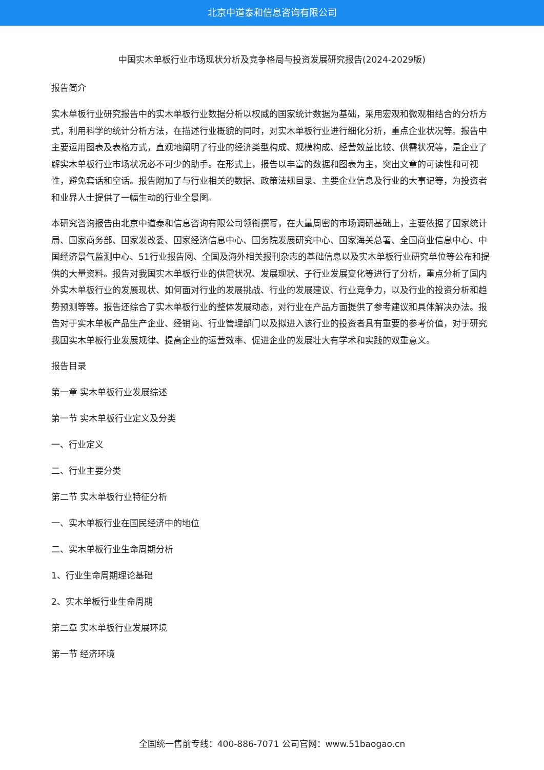北京中道泰和信息咨询有限公司
中国实木单板行业市场现状分析及竞争格局与投资发展研究报告(2024-2029版)
报告简介
实木单板行业研究报告中的实木单板行业数据分析以权威的国家统计数据为基础，采用宏观和微观相结合的分析方式，利用科学的统计分析方法，在描述行业概貌的同时，对实木单板行业进行细化分析，重点企业状况等。报告中主要运用图表及表格方式，直观地阐明了行业的经济类型构成、规模构成、经营效益比较、供需状况等，是企业了解实木单板行业市场状况必不可少的助手。在形式上，报告以丰富的数据和图表为主，突出文章的可读性和可视性，避免套话和空话。报告附加了与行业相关的数据、政策法规目录、主要企业信息及行业的大事记等，为投资者和业界人士提供了一幅生动的行业全景图。
本研究咨询报告由北京中道泰和信息咨询有限公司领衔撰写，在大量周密的市场调研基础上，主要依据了国家统计局、国家商务部、国家发改委、国家经济信息中心、国务院发展研究中心、国家海关总署、全国商业信息中心、中国经济景气监测中心、51行业报告网、全国及海外相关报刊杂志的基础信息以及实木单板行业研究单位等公布和提供的大量资料。报告对我国实木单板行业的供需状况、发展现状、子行业发展变化等进行了分析，重点分析了国内外实木单板行业的发展现状、如何面对行业的发展挑战、行业的发展建议、行业竞争力，以及行业的投资分析和趋势预测等等。报告还综合了实木单板行业的整体发展动态，对行业在产品方面提供了参考建议和具体解决办法。报告对于实木单板产品生产企业、经销商、行业管理部门以及拟进入该行业的投资者具有重要的参考价值，对于研究我国实木单板行业发展规律、提高企业的运营效率、促进企业的发展壮大有学术和实践的双重意义。
报告目录
第一章 实木单板行业发展综述
第一节 实木单板行业定义及分类
一、行业定义
二、行业主要分类
第二节 实木单板行业特征分析
一、实木单板行业在国民经济中的地位
二、实木单板行业生命周期分析
1、行业生命周期理论基础
2、实木单板行业生命周期
第二章 实木单板行业发展环境
第一节 经济环境
全国统一售前专线：400-886-7071 公司官网：www.51baogao.cn